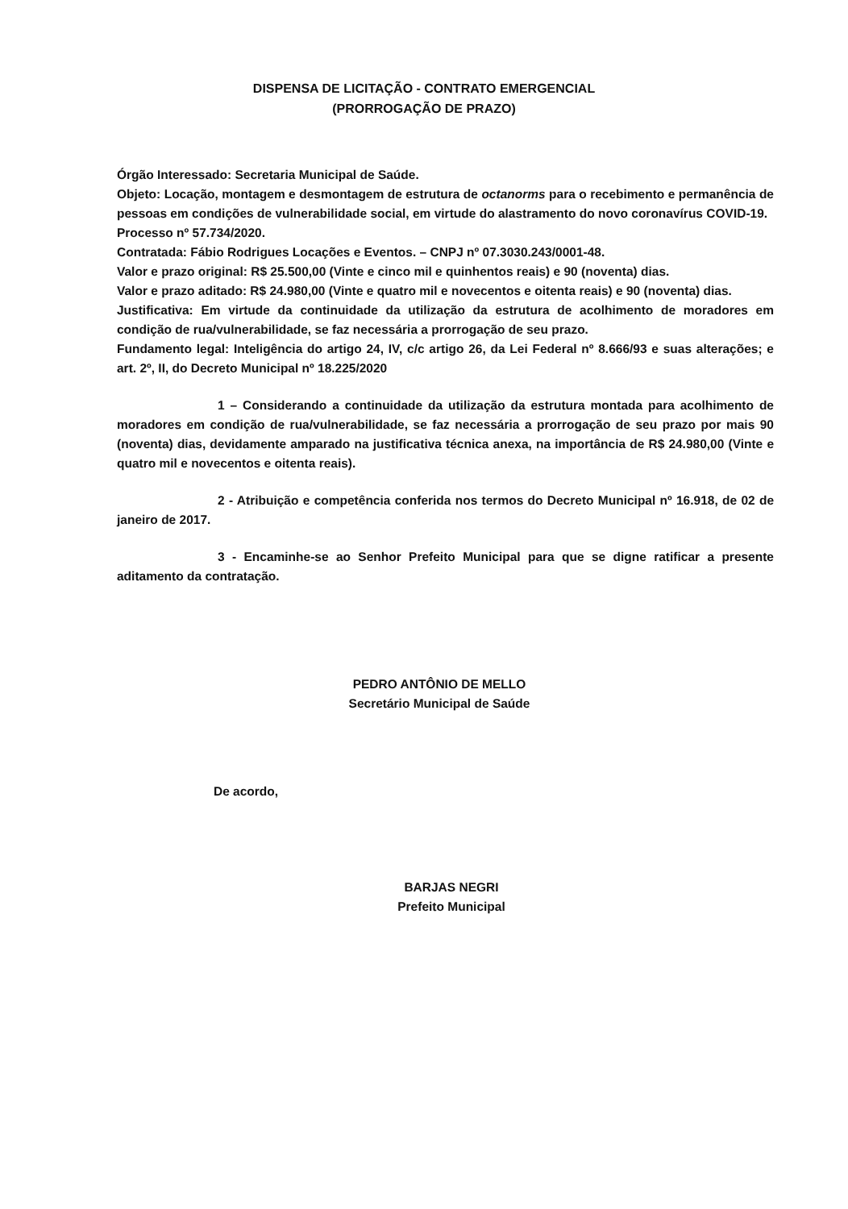DISPENSA DE LICITAÇÃO - CONTRATO EMERGENCIAL
(PRORROGAÇÃO DE PRAZO)
Órgão Interessado: Secretaria Municipal de Saúde.
Objeto: Locação, montagem e desmontagem de estrutura de octanorms para o recebimento e permanência de pessoas em condições de vulnerabilidade social, em virtude do alastramento do novo coronavírus COVID-19.
Processo nº 57.734/2020.
Contratada: Fábio Rodrigues Locações e Eventos. – CNPJ nº 07.3030.243/0001-48.
Valor e prazo original: R$ 25.500,00 (Vinte e cinco mil e quinhentos reais) e 90 (noventa) dias.
Valor e prazo aditado: R$ 24.980,00 (Vinte e quatro mil e novecentos e oitenta reais) e 90 (noventa) dias.
Justificativa: Em virtude da continuidade da utilização da estrutura de acolhimento de moradores em condição de rua/vulnerabilidade, se faz necessária a prorrogação de seu prazo.
Fundamento legal: Inteligência do artigo 24, IV, c/c artigo 26, da Lei Federal nº 8.666/93 e suas alterações; e art. 2º, II, do Decreto Municipal nº 18.225/2020
1 – Considerando a continuidade da utilização da estrutura montada para acolhimento de moradores em condição de rua/vulnerabilidade, se faz necessária a prorrogação de seu prazo por mais 90 (noventa) dias, devidamente amparado na justificativa técnica anexa, na importância de R$ 24.980,00 (Vinte e quatro mil e novecentos e oitenta reais).
2 - Atribuição e competência conferida nos termos do Decreto Municipal nº 16.918, de 02 de janeiro de 2017.
3 - Encaminhe-se ao Senhor Prefeito Municipal para que se digne ratificar a presente aditamento da contratação.
PEDRO ANTÔNIO DE MELLO
Secretário Municipal de Saúde
De acordo,
BARJAS NEGRI
Prefeito Municipal